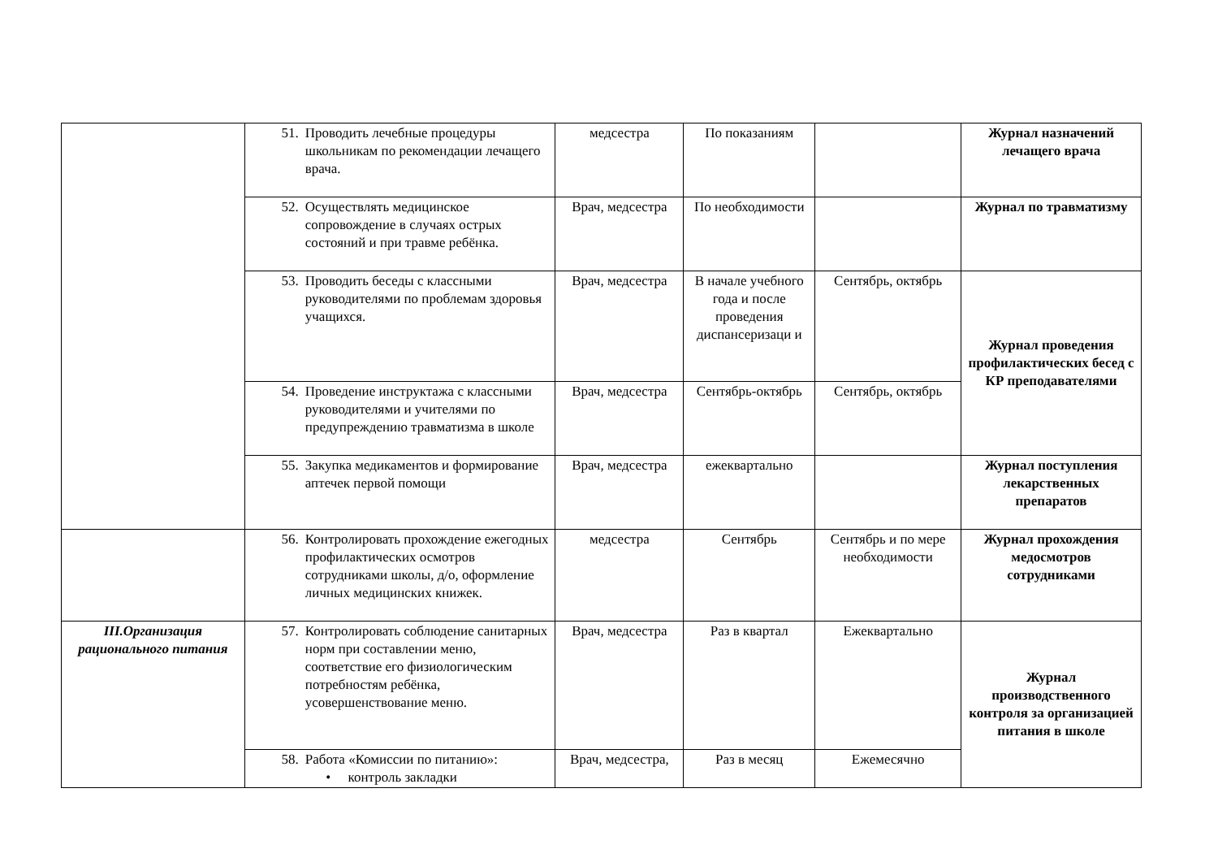| | 51. Проводить лечебные процедуры школьникам по рекомендации лечащего врача. | медсестра | По показаниям | | Журнал назначений лечащего врача |
| | 52. Осуществлять медицинское сопровождение в случаях острых состояний и при травме ребёнка. | Врач, медсестра | По необходимости | | Журнал по травматизму |
| | 53. Проводить беседы с классными руководителями по проблемам здоровья учащихся. | Врач, медсестра | В начале учебного года и после проведения диспансеризаци и | Сентябрь, октябрь | Журнал проведения профилактических бесед с КР преподавателями |
| | 54. Проведение инструктажа с классными руководителями и учителями по предупреждению травматизма в школе | Врач, медсестра | Сентябрь-октябрь | Сентябрь, октябрь | |
| | 55. Закупка медикаментов и формирование аптечек первой помощи | Врач, медсестра | ежеквартально | | Журнал поступления лекарственных препаратов |
| | 56. Контролировать прохождение ежегодных профилактических осмотров сотрудниками школы, д/о, оформление личных медицинских книжек. | медсестра | Сентябрь | Сентябрь и по мере необходимости | Журнал прохождения медосмотров сотрудниками |
| III.Организация рационального питания | 57. Контролировать соблюдение санитарных норм при составлении меню, соответствие его физиологическим потребностям ребёнка, усовершенствование меню. | Врач, медсестра | Раз в квартал | Ежеквартально | Журнал производственного контроля за организацией питания в школе |
| | 58. Работа «Комиссии по питанию»: • контроль закладки | Врач, медсестра, | Раз в месяц | Ежемесячно | |